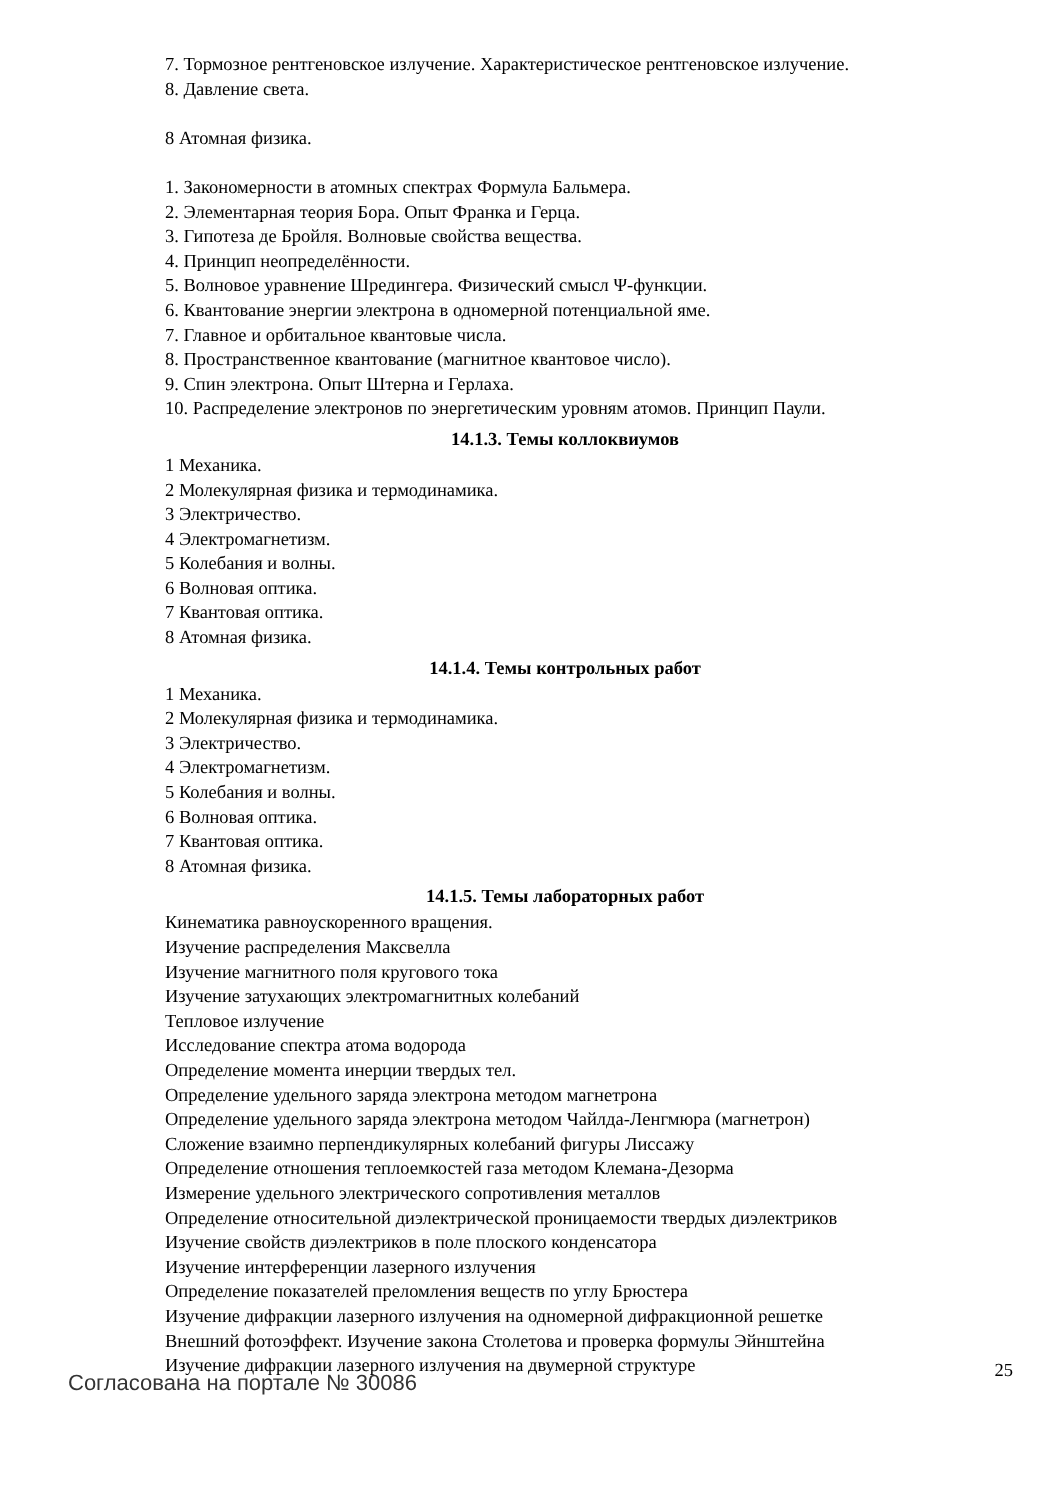7. Тормозное рентгеновское излучение. Характеристическое рентгеновское излучение.
8. Давление света.
8 Атомная физика.
1. Закономерности в атомных спектрах Формула Бальмера.
2. Элементарная теория Бора. Опыт Франка и Герца.
3. Гипотеза де Бройля. Волновые свойства вещества.
4. Принцип неопределённости.
5. Волновое уравнение Шредингера. Физический смысл Ψ-функции.
6. Квантование энергии электрона в одномерной потенциальной яме.
7. Главное и орбитальное квантовые числа.
8. Пространственное квантование (магнитное квантовое число).
9. Спин электрона. Опыт Штерна и Герлаха.
10. Распределение электронов по энергетическим уровням атомов. Принцип Паули.
14.1.3. Темы коллоквиумов
1 Механика.
2 Молекулярная физика и термодинамика.
3 Электричество.
4 Электромагнетизм.
5 Колебания и волны.
6 Волновая оптика.
7 Квантовая оптика.
8 Атомная физика.
14.1.4. Темы контрольных работ
1 Механика.
2 Молекулярная физика и термодинамика.
3 Электричество.
4 Электромагнетизм.
5 Колебания и волны.
6 Волновая оптика.
7 Квантовая оптика.
8 Атомная физика.
14.1.5. Темы лабораторных работ
Кинематика равноускоренного вращения.
Изучение распределения Максвелла
Изучение магнитного поля кругового тока
Изучение затухающих электромагнитных колебаний
Тепловое излучение
Исследование спектра атома водорода
Определение момента инерции твердых тел.
Определение удельного заряда электрона методом магнетрона
Определение удельного заряда электрона методом Чайлда-Ленгмюра (магнетрон)
Сложение взаимно перпендикулярных колебаний фигуры Лиссажу
Определение отношения теплоемкостей газа методом Клемана-Дезорма
Измерение удельного электрического сопротивления металлов
Определение относительной диэлектрической проницаемости твердых диэлектриков
Изучение свойств диэлектриков в поле плоского конденсатора
Изучение интерференции лазерного излучения
Определение показателей преломления веществ по углу Брюстера
Изучение дифракции лазерного излучения на одномерной дифракционной решетке
Внешний фотоэффект. Изучение закона Столетова и проверка формулы Эйнштейна
Изучение дифракции лазерного излучения на двумерной структуре
Согласована на портале № 30086 25